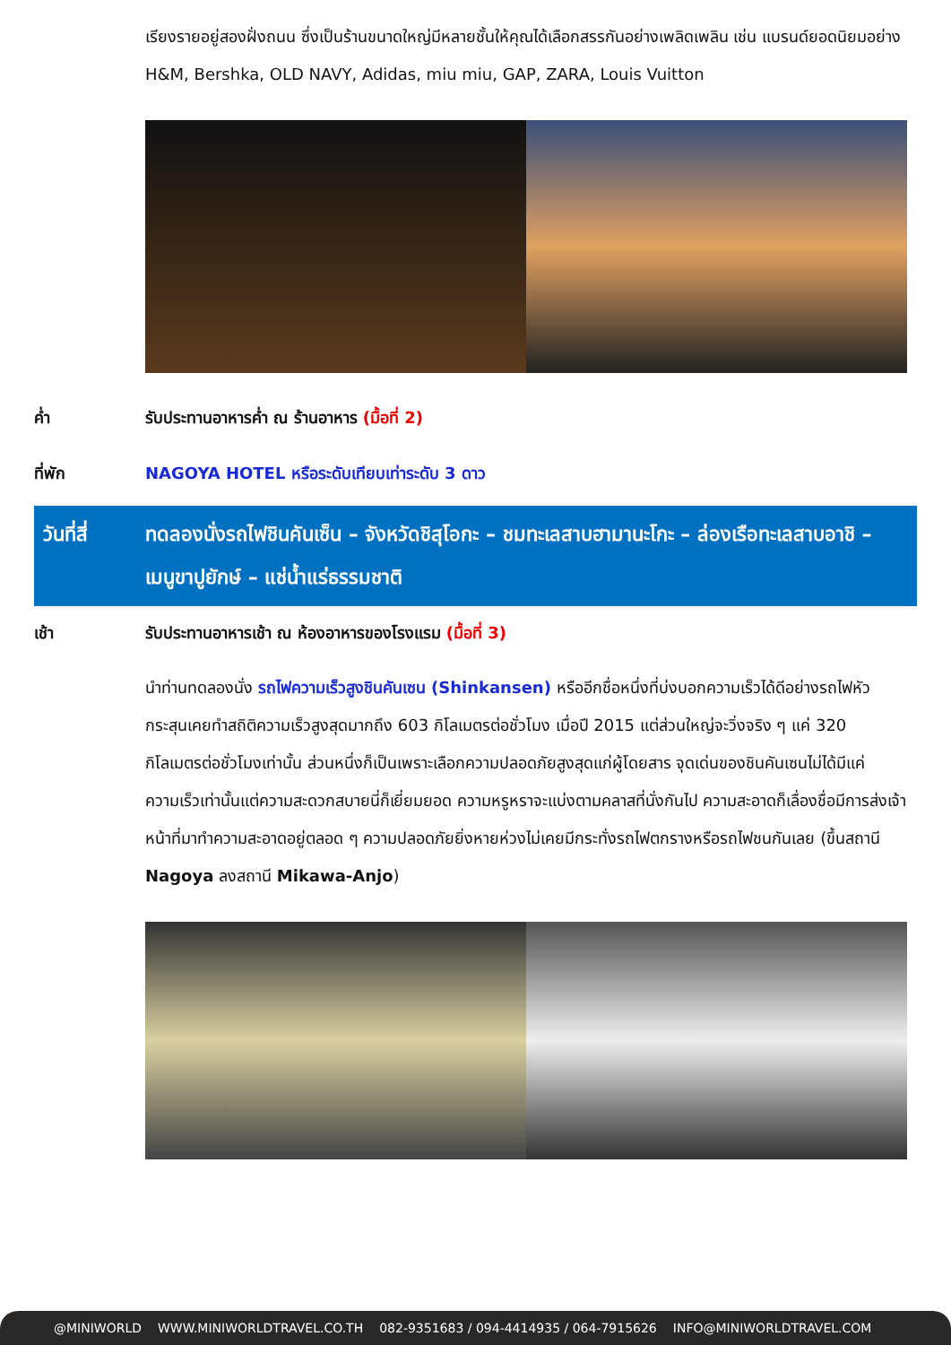เรียงรายอยู่สองฝั่งถนน ซึ่งเป็นร้านขนาดใหญ่มีหลายชั้นให้คุณได้เลือกสรรกันอย่างเพลิดเพลิน เช่น แบรนด์ยอดนิยมอย่าง H&M, Bershka, OLD NAVY, Adidas, miu miu, GAP, ZARA, Louis Vuitton
ค่ำ รับประทานอาหารค่ำ ณ ร้านอาหาร (มื้อที่ 2)
ที่พัก NAGOYA HOTEL หรือระดับเทียบเท่าระดับ 3 ดาว
วันที่สี่
ทดลองนั่งรถไฟชินคันเซ็น – จังหวัดชิสุโอกะ – ชมทะเลสาบฮามานะโกะ – ล่องเรือทะเลสาบอาชิ – เมนูขาปูยักษ์ – แช่น้ำแร่ธรรมชาติ
เช้า รับประทานอาหารเช้า ณ ห้องอาหารของโรงแรม (มื้อที่ 3)
นำท่านทดลองนั่ง รถไฟความเร็วสูงชินคันเซน (Shinkansen) หรืออีกชื่อหนึ่งที่บ่งบอกความเร็วได้ดีอย่างรถไฟหัวกระสุนเคยทำสถิติความเร็วสูงสุดมากถึง 603 กิโลเมตรต่อชั่วโมง เมื่อปี 2015 แต่ส่วนใหญ่จะวิ่งจริง ๆ แค่ 320 กิโลเมตรต่อชั่วโมงเท่านั้น ส่วนหนึ่งก็เป็นเพราะเลือกความปลอดภัยสูงสุดแก่ผู้โดยสาร จุดเด่นของชินคันเซนไม่ได้มีแค่ความเร็วเท่านั้นแต่ความสะดวกสบายนี่ก็เยี่ยมยอด ความหรูหราจะแบ่งตามคลาสที่นั่งกันไป ความสะอาดก็เลื่องชื่อมีการส่งเจ้าหน้าที่มาทำความสะอาดอยู่ตลอด ๆ ความปลอดภัยยิ่งหายห่วงไม่เคยมีกระทั่งรถไฟตกรางหรือรถไฟชนกันเลย (ขึ้นสถานี Nagoya ลงสถานี Mikawa-Anjo)
@MINIWORLD WWW.MINIWORLDTRAVEL.CO.TH 082-9351683 / 094-4414935 / 064-7915626 INFO@MINIWORLDTRAVEL.COM